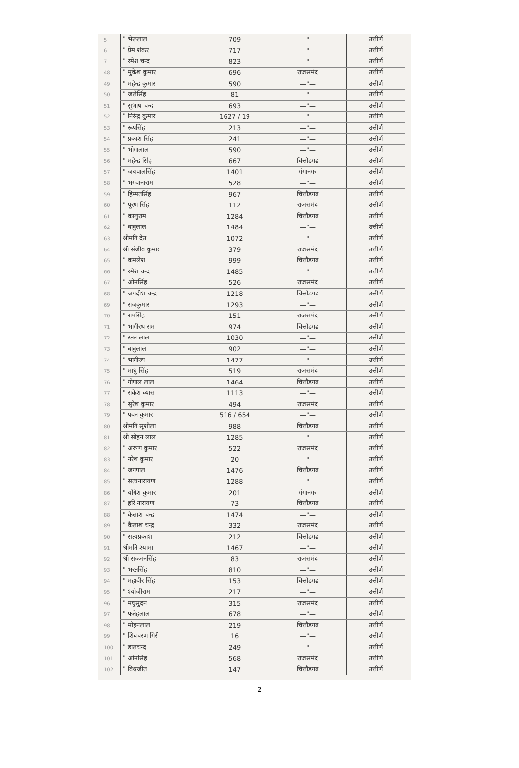| 5 | " भेरूलाल | 709 | —"— | उत्तीर्ण |
| 6 | " प्रेम शंकर | 717 | —"— | उत्तीर्ण |
| 7 | " रमेश चन्द | 823 | —"— | उत्तीर्ण |
| 48 | " मुकेश कुमार | 696 | राजसमंद | उत्तीर्ण |
| 49 | " महेन्द्र कुमार | 590 | —"— | उत्तीर्ण |
| 50 | " जलेसिंह | 81 | —"— | उत्तीर्ण |
| 51 | " सुभाष चन्द | 693 | —"— | उत्तीर्ण |
| 52 | " निरेन्द्र कुमार | 1627 / 19 | —"— | उत्तीर्ण |
| 53 | " रूपसिंह | 213 | —"— | उत्तीर्ण |
| 54 | " प्रकाश सिंह | 241 | —"— | उत्तीर्ण |
| 55 | " भोगालाल | 590 | —"— | उत्तीर्ण |
| 56 | " महेन्द्र सिंह | 667 | चित्तौडगढ | उत्तीर्ण |
| 57 | " जयपालसिंह | 1401 | गंगानगर | उत्तीर्ण |
| 58 | " भगवानाराम | 528 | —"— | उत्तीर्ण |
| 59 | " हिम्मतसिंह | 967 | चित्तौडगढ | उत्तीर्ण |
| 60 | " पूरण सिंह | 112 | राजसमंद | उत्तीर्ण |
| 61 | " कालुराम | 1284 | चित्तौडगढ | उत्तीर्ण |
| 62 | " बाबुलाल | 1484 | —"— | उत्तीर्ण |
| 63 | श्रीमति देउ | 1072 | —"— | उत्तीर्ण |
| 64 | श्री संजीव कुमार | 379 | राजसमंद | उत्तीर्ण |
| 65 | " कमलेश | 999 | चित्तौडगढ | उत्तीर्ण |
| 66 | " रमेश चन्द | 1485 | —"— | उत्तीर्ण |
| 67 | " ओमसिंह | 526 | राजसमंद | उत्तीर्ण |
| 68 | " जगदीश चन्द्र | 1218 | चित्तौडगढ | उत्तीर्ण |
| 69 | " राजकुमार | 1293 | —"— | उत्तीर्ण |
| 70 | " रामसिंह | 151 | राजसमंद | उत्तीर्ण |
| 71 | " भागीरथ राम | 974 | चित्तौडगढ | उत्तीर्ण |
| 72 | " रतन लाल | 1030 | —"— | उत्तीर्ण |
| 73 | " बाबुलाल | 902 | —"— | उत्तीर्ण |
| 74 | " भागीरथ | 1477 | —"— | उत्तीर्ण |
| 75 | " माधु सिंह | 519 | राजसमंद | उत्तीर्ण |
| 76 | " गोपाल लाल | 1464 | चित्तौडगढ | उत्तीर्ण |
| 77 | " राकेश व्यास | 1113 | —"— | उत्तीर्ण |
| 78 | " सुरेश कुमार | 494 | राजसमंद | उत्तीर्ण |
| 79 | " पवन कुमार | 516 / 654 | —"— | उत्तीर्ण |
| 80 | श्रीमति सुशीला | 988 | चित्तौडगढ | उत्तीर्ण |
| 81 | श्री सोहन लाल | 1285 | —"— | उत्तीर्ण |
| 82 | " अरूण कुमार | 522 | राजसमंद | उत्तीर्ण |
| 83 | " नरेश कुमार | 20 | —"— | उत्तीर्ण |
| 84 | " जगपाल | 1476 | चित्तौडगढ | उत्तीर्ण |
| 85 | " सत्यनारायण | 1288 | —"— | उत्तीर्ण |
| 86 | " योगेश कुमार | 201 | गंगानगर | उत्तीर्ण |
| 87 | " हरि नारायण | 73 | चित्तौडगढ | उत्तीर्ण |
| 88 | " कैलाश चन्द्र | 1474 | —"— | उत्तीर्ण |
| 89 | " कैलाश चन्द्र | 332 | राजसमंद | उत्तीर्ण |
| 90 | " सत्यप्रकाश | 212 | चित्तौडगढ | उत्तीर्ण |
| 91 | श्रीमति श्यामा | 1467 | —"— | उत्तीर्ण |
| 92 | श्री सज्जनसिंह | 83 | राजसमंद | उत्तीर्ण |
| 93 | " भरतसिंह | 810 | —"— | उत्तीर्ण |
| 94 | " महावीर सिंह | 153 | चित्तौडगढ | उत्तीर्ण |
| 95 | " श्योजीराम | 217 | —"— | उत्तीर्ण |
| 96 | " मधुसुदन | 315 | राजसमंद | उत्तीर्ण |
| 97 | " फतेहलाल | 678 | —"— | उत्तीर्ण |
| 98 | " मोहनलाल | 219 | चित्तौडगढ | उत्तीर्ण |
| 99 | " शिवचरण गिरी | 16 | —"— | उत्तीर्ण |
| 100 | " डालचन्द | 249 | —"— | उत्तीर्ण |
| 101 | " ओमसिंह | 568 | राजसमंद | उत्तीर्ण |
| 102 | " विश्वजीत | 147 | चित्तौडगढ | उत्तीर्ण |
2